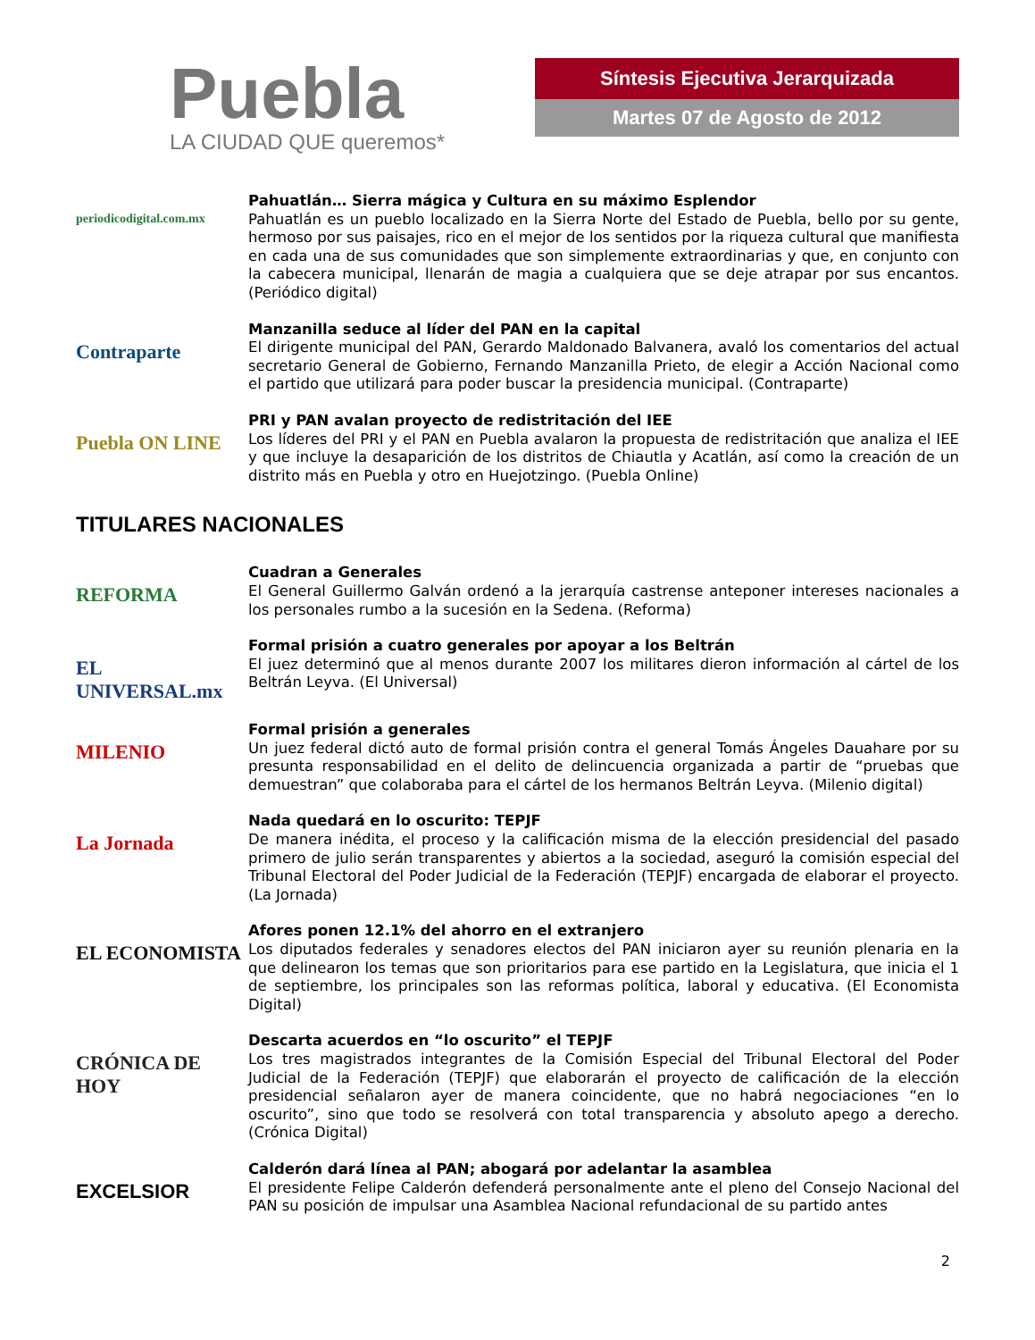Puebla
LA CIUDAD QUE queremos*
Síntesis Ejecutiva Jerarquizada
Martes 07 de Agosto de 2012
periodicodigital.com.mx
Pahuatlán… Sierra mágica y Cultura en su máximo Esplendor
Pahuatlán es un pueblo localizado en la Sierra Norte del Estado de Puebla, bello por su gente, hermoso por sus paisajes, rico en el mejor de los sentidos por la riqueza cultural que manifiesta en cada una de sus comunidades que son simplemente extraordinarias y que, en conjunto con la cabecera municipal, llenarán de magia a cualquiera que se deje atrapar por sus encantos. (Periódico digital)
Contraparte
Manzanilla seduce al líder del PAN en la capital
El dirigente municipal del PAN, Gerardo Maldonado Balvanera, avaló los comentarios del actual secretario General de Gobierno, Fernando Manzanilla Prieto, de elegir a Acción Nacional como el partido que utilizará para poder buscar la presidencia municipal. (Contraparte)
Puebla ON LINE
PRI y PAN avalan proyecto de redistritación del IEE
Los líderes del PRI y el PAN en Puebla avalaron la propuesta de redistritación que analiza el IEE y que incluye la desaparición de los distritos de Chiautla y Acatlán, así como la creación de un distrito más en Puebla y otro en Huejotzingo. (Puebla Online)
TITULARES NACIONALES
REFORMA
Cuadran a Generales
El General Guillermo Galván ordenó a la jerarquía castrense anteponer intereses nacionales a los personales rumbo a la sucesión en la Sedena. (Reforma)
EL UNIVERSAL.mx
Formal prisión a cuatro generales por apoyar a los Beltrán
El juez determinó que al menos durante 2007 los militares dieron información al cártel de los Beltrán Leyva. (El Universal)
MILENIO
Formal prisión a generales
Un juez federal dictó auto de formal prisión contra el general Tomás Ángeles Dauahare por su presunta responsabilidad en el delito de delincuencia organizada a partir de “pruebas que demuestran” que colaboraba para el cártel de los hermanos Beltrán Leyva. (Milenio digital)
La Jornada
Nada quedará en lo oscurito: TEPJF
De manera inédita, el proceso y la calificación misma de la elección presidencial del pasado primero de julio serán transparentes y abiertos a la sociedad, aseguró la comisión especial del Tribunal Electoral del Poder Judicial de la Federación (TEPJF) encargada de elaborar el proyecto. (La Jornada)
EL ECONOMISTA
Afores ponen 12.1% del ahorro en el extranjero
Los diputados federales y senadores electos del PAN iniciaron ayer su reunión plenaria en la que delinearon los temas que son prioritarios para ese partido en la Legislatura, que inicia el 1 de septiembre, los principales son las reformas política, laboral y educativa. (El Economista Digital)
CRÓNICA DE HOY
Descarta acuerdos en “lo oscurito” el TEPJF
Los tres magistrados integrantes de la Comisión Especial del Tribunal Electoral del Poder Judicial de la Federación (TEPJF) que elaborarán el proyecto de calificación de la elección presidencial señalaron ayer de manera coincidente, que no habrá negociaciones “en lo oscurito”, sino que todo se resolverá con total transparencia y absoluto apego a derecho. (Crónica Digital)
EXCELSIOR
Calderón dará línea al PAN; abogará por adelantar la asamblea
El presidente Felipe Calderón defenderá personalmente ante el pleno del Consejo Nacional del PAN su posición de impulsar una Asamblea Nacional refundacional de su partido antes
2